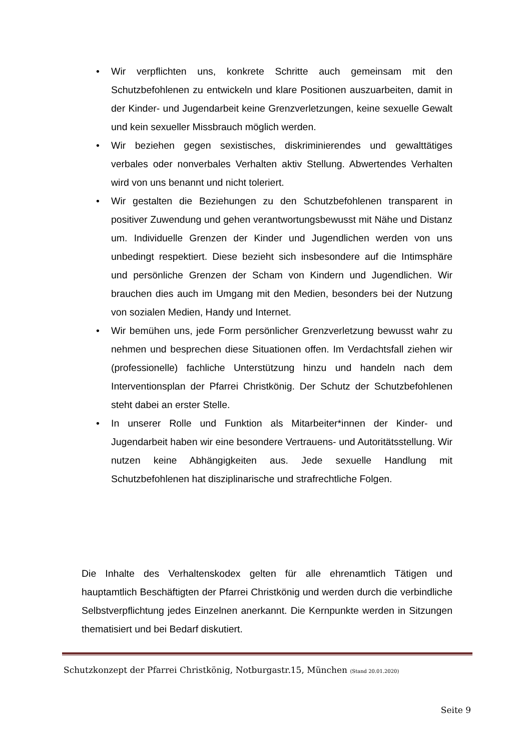• Wir verpflichten uns, konkrete Schritte auch gemeinsam mit den Schutzbefohlenen zu entwickeln und klare Positionen auszuarbeiten, damit in der Kinder- und Jugendarbeit keine Grenzverletzungen, keine sexuelle Gewalt und kein sexueller Missbrauch möglich werden.
• Wir beziehen gegen sexistisches, diskriminierendes und gewalttätiges verbales oder nonverbales Verhalten aktiv Stellung. Abwertendes Verhalten wird von uns benannt und nicht toleriert.
• Wir gestalten die Beziehungen zu den Schutzbefohlenen transparent in positiver Zuwendung und gehen verantwortungsbewusst mit Nähe und Distanz um. Individuelle Grenzen der Kinder und Jugendlichen werden von uns unbedingt respektiert. Diese bezieht sich insbesondere auf die Intimsphäre und persönliche Grenzen der Scham von Kindern und Jugendlichen. Wir brauchen dies auch im Umgang mit den Medien, besonders bei der Nutzung von sozialen Medien, Handy und Internet.
• Wir bemühen uns, jede Form persönlicher Grenzverletzung bewusst wahr zu nehmen und besprechen diese Situationen offen. Im Verdachtsfall ziehen wir (professionelle) fachliche Unterstützung hinzu und handeln nach dem Interventionsplan der Pfarrei Christkönig. Der Schutz der Schutzbefohlenen steht dabei an erster Stelle.
• In unserer Rolle und Funktion als Mitarbeiter*innen der Kinder- und Jugendarbeit haben wir eine besondere Vertrauens- und Autoritätsstellung. Wir nutzen keine Abhängigkeiten aus. Jede sexuelle Handlung mit Schutzbefohlenen hat disziplinarische und strafrechtliche Folgen.
Die Inhalte des Verhaltenskodex gelten für alle ehrenamtlich Tätigen und hauptamtlich Beschäftigten der Pfarrei Christkönig und werden durch die verbindliche Selbstverpflichtung jedes Einzelnen anerkannt. Die Kernpunkte werden in Sitzungen thematisiert und bei Bedarf diskutiert.
Schutzkonzept der Pfarrei Christkönig, Notburgastr.15, München (Stand 20.01.2020)
Seite 9